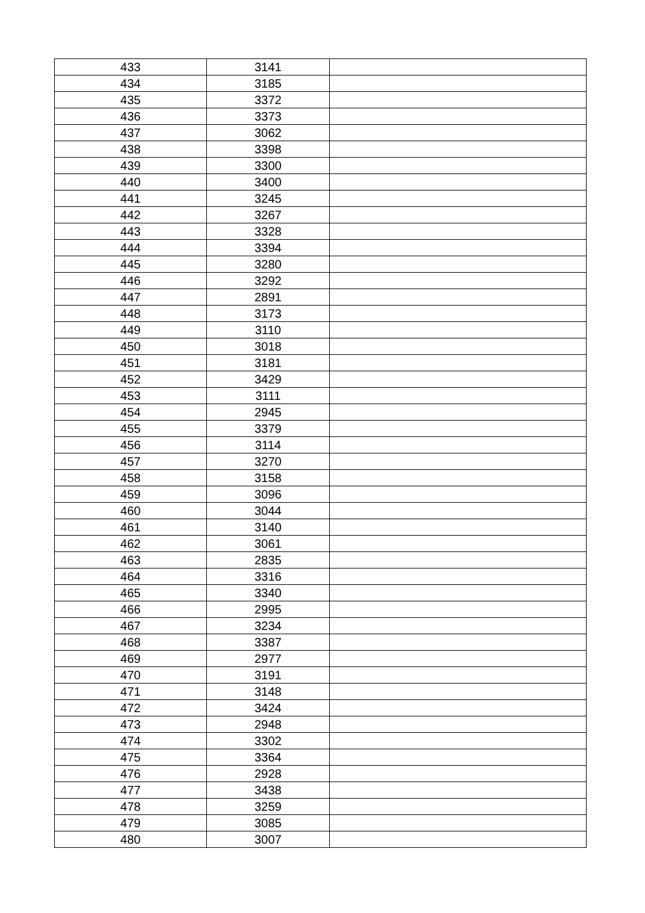| 433 | 3141 | |
| 434 | 3185 | |
| 435 | 3372 | |
| 436 | 3373 | |
| 437 | 3062 | |
| 438 | 3398 | |
| 439 | 3300 | |
| 440 | 3400 | |
| 441 | 3245 | |
| 442 | 3267 | |
| 443 | 3328 | |
| 444 | 3394 | |
| 445 | 3280 | |
| 446 | 3292 | |
| 447 | 2891 | |
| 448 | 3173 | |
| 449 | 3110 | |
| 450 | 3018 | |
| 451 | 3181 | |
| 452 | 3429 | |
| 453 | 3111 | |
| 454 | 2945 | |
| 455 | 3379 | |
| 456 | 3114 | |
| 457 | 3270 | |
| 458 | 3158 | |
| 459 | 3096 | |
| 460 | 3044 | |
| 461 | 3140 | |
| 462 | 3061 | |
| 463 | 2835 | |
| 464 | 3316 | |
| 465 | 3340 | |
| 466 | 2995 | |
| 467 | 3234 | |
| 468 | 3387 | |
| 469 | 2977 | |
| 470 | 3191 | |
| 471 | 3148 | |
| 472 | 3424 | |
| 473 | 2948 | |
| 474 | 3302 | |
| 475 | 3364 | |
| 476 | 2928 | |
| 477 | 3438 | |
| 478 | 3259 | |
| 479 | 3085 | |
| 480 | 3007 | |